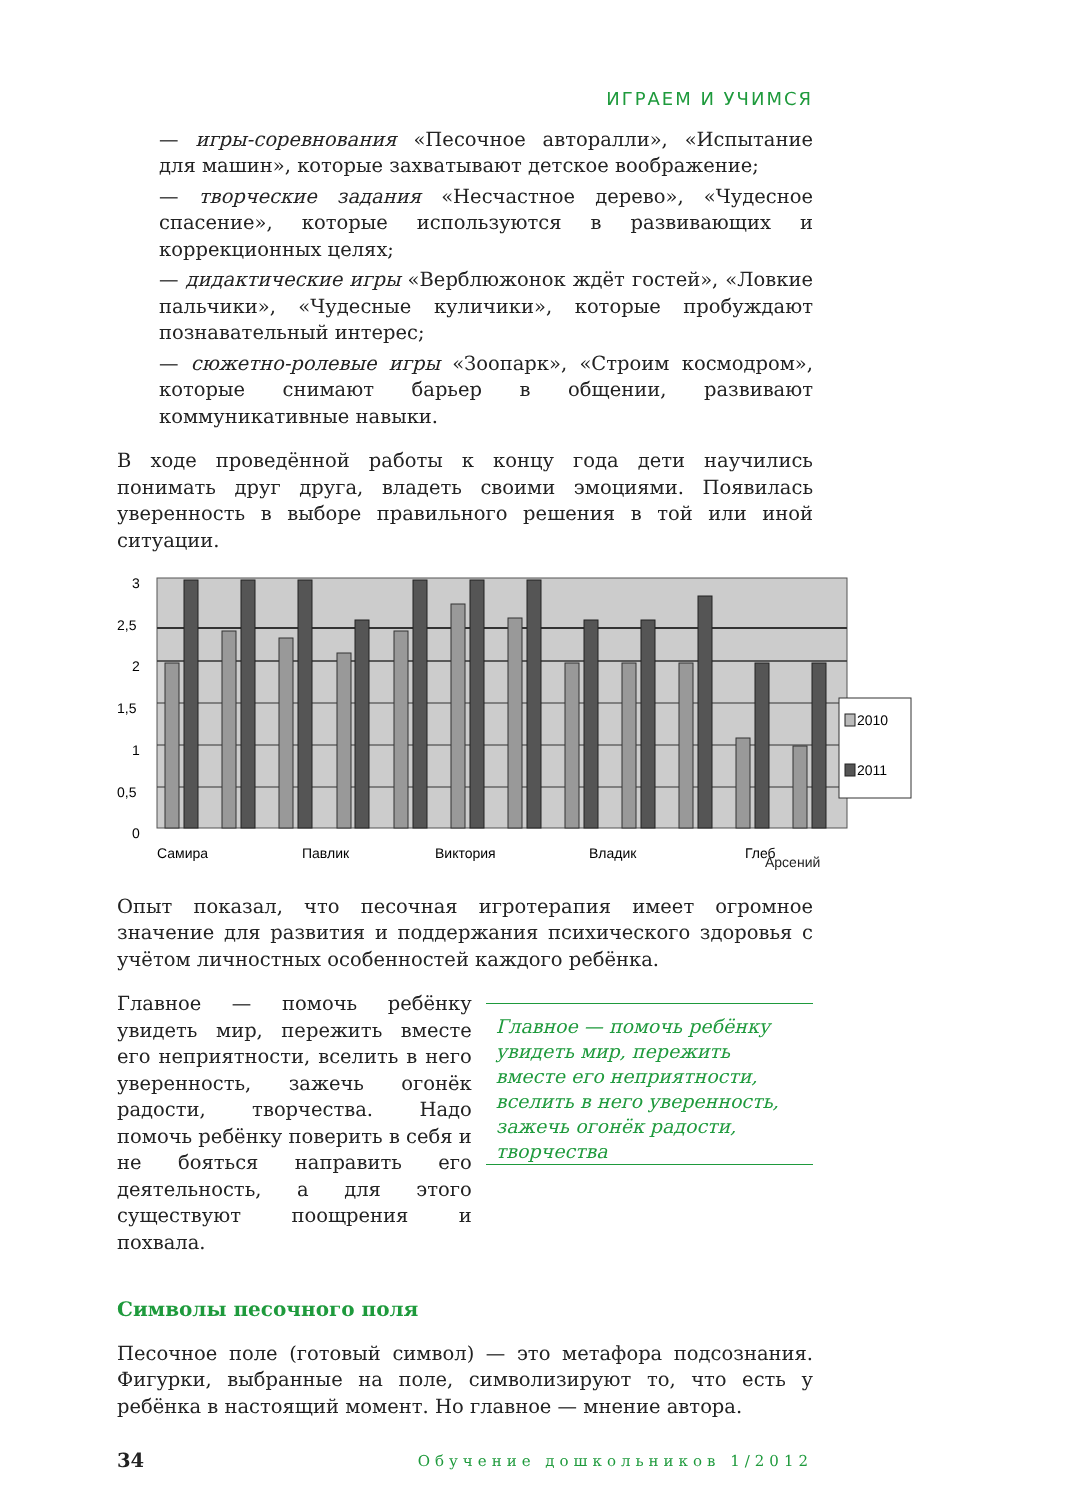ИГРАЕМ И УЧИМСЯ
— игры-соревнования «Песочное авторалли», «Испытание для машин», которые захватывают детское воображение;
— творческие задания «Несчастное дерево», «Чудесное спасение», которые используются в развивающих и коррекционных целях;
— дидактические игры «Верблюжонок ждёт гостей», «Ловкие пальчики», «Чудесные куличики», которые пробуждают познавательный интерес;
— сюжетно-ролевые игры «Зоопарк», «Строим космодром», которые снимают барьер в общении, развивают коммуникативные навыки.
В ходе проведённой работы к концу года дети научились понимать друг друга, владеть своими эмоциями. Появилась уверенность в выборе правильного решения в той или иной ситуации.
3
2,5
2
1,5
1
0,5
0
Самира
Павлик
Виктория
Владик
Глеб
2010
2011
Арсений
Опыт показал, что песочная игротерапия имеет огромное значение для развития и поддержания психического здоровья с учётом личностных особенностей каждого ребёнка.
Главное — помочь ребёнку увидеть мир, пережить вместе его неприятности, вселить в него уверенность, зажечь огонёк радости, творчества. Надо помочь ребёнку поверить в себя и не бояться направить его деятельность, а для этого существуют поощрения и похвала.
Главное — помочь ребёнку увидеть мир, пережить вместе его неприятности, вселить в него уверенность, зажечь огонёк радости, творчества
Символы песочного поля
Песочное поле (готовый символ) — это метафора подсознания. Фигурки, выбранные на поле, символизируют то, что есть у ребёнка в настоящий момент. Но главное — мнение автора.
34 Обучение дошкольников 1/2012